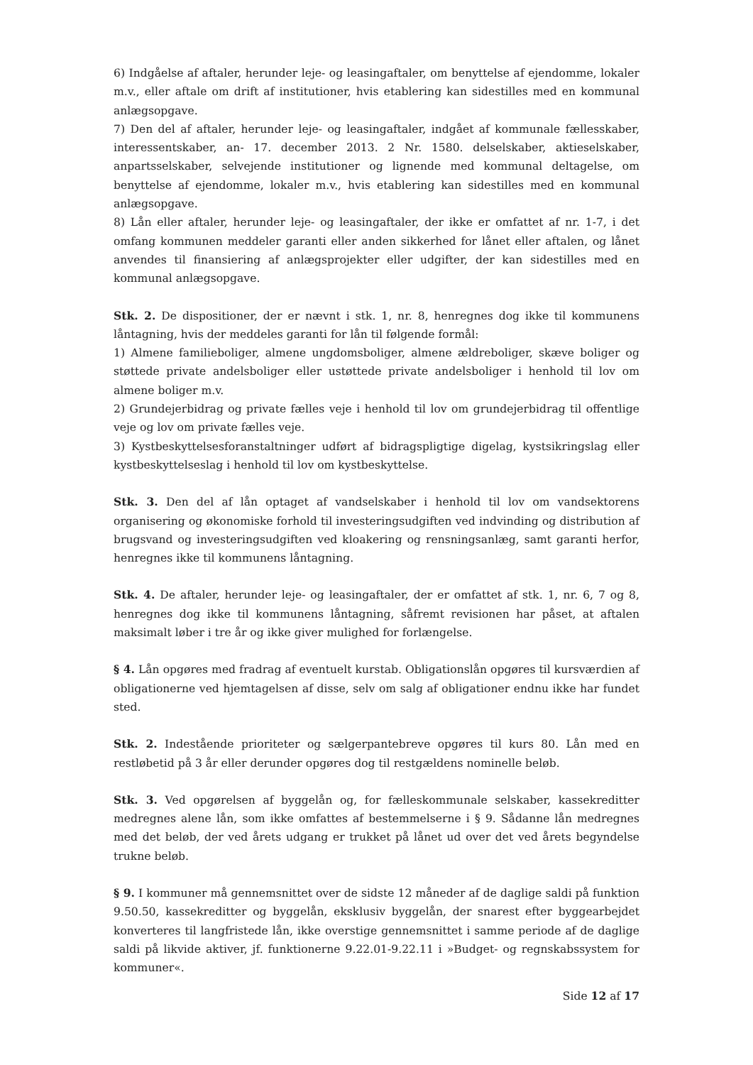6) Indgåelse af aftaler, herunder leje- og leasingaftaler, om benyttelse af ejendomme, lokaler m.v., eller aftale om drift af institutioner, hvis etablering kan sidestilles med en kommunal anlægsopgave.
7) Den del af aftaler, herunder leje- og leasingaftaler, indgået af kommunale fællesskaber, interessentskaber, an- 17. december 2013. 2 Nr. 1580. delselskaber, aktieselskaber, anpartsselskaber, selvejende institutioner og lignende med kommunal deltagelse, om benyttelse af ejendomme, lokaler m.v., hvis etablering kan sidestilles med en kommunal anlægsopgave.
8) Lån eller aftaler, herunder leje- og leasingaftaler, der ikke er omfattet af nr. 1-7, i det omfang kommunen meddeler garanti eller anden sikkerhed for lånet eller aftalen, og lånet anvendes til finansiering af anlægsprojekter eller udgifter, der kan sidestilles med en kommunal anlægsopgave.
Stk. 2. De dispositioner, der er nævnt i stk. 1, nr. 8, henregnes dog ikke til kommunens låntagning, hvis der meddeles garanti for lån til følgende formål:
1) Almene familieboliger, almene ungdomsboliger, almene ældreboliger, skæve boliger og støttede private andelsboliger eller ustøttede private andelsboliger i henhold til lov om almene boliger m.v.
2) Grundejerbidrag og private fælles veje i henhold til lov om grundejerbidrag til offentlige veje og lov om private fælles veje.
3) Kystbeskyttelsesforanstaltninger udført af bidragspligtige digelag, kystsikringslag eller kystbeskyttelseslag i henhold til lov om kystbeskyttelse.
Stk. 3. Den del af lån optaget af vandselskaber i henhold til lov om vandsektorens organisering og økonomiske forhold til investeringsudgiften ved indvinding og distribution af brugsvand og investeringsudgiften ved kloakering og rensningsanlæg, samt garanti herfor, henregnes ikke til kommunens låntagning.
Stk. 4. De aftaler, herunder leje- og leasingaftaler, der er omfattet af stk. 1, nr. 6, 7 og 8, henregnes dog ikke til kommunens låntagning, såfremt revisionen har påset, at aftalen maksimalt løber i tre år og ikke giver mulighed for forlængelse.
§ 4. Lån opgøres med fradrag af eventuelt kurstab. Obligationslån opgøres til kursværdien af obligationerne ved hjemtagelsen af disse, selv om salg af obligationer endnu ikke har fundet sted.
Stk. 2. Indestående prioriteter og sælgerpantebreve opgøres til kurs 80. Lån med en restløbetid på 3 år eller derunder opgøres dog til restgældens nominelle beløb.
Stk. 3. Ved opgørelsen af byggelån og, for fælleskommunale selskaber, kassekreditter medregnes alene lån, som ikke omfattes af bestemmelserne i § 9. Sådanne lån medregnes med det beløb, der ved årets udgang er trukket på lånet ud over det ved årets begyndelse trukne beløb.
§ 9. I kommuner må gennemsnittet over de sidste 12 måneder af de daglige saldi på funktion 9.50.50, kassekreditter og byggelån, eksklusiv byggelån, der snarest efter byggearbejdet konverteres til langfristede lån, ikke overstige gennemsnittet i samme periode af de daglige saldi på likvide aktiver, jf. funktionerne 9.22.01-9.22.11 i »Budget- og regnskabssystem for kommuner«.
Side 12 af 17